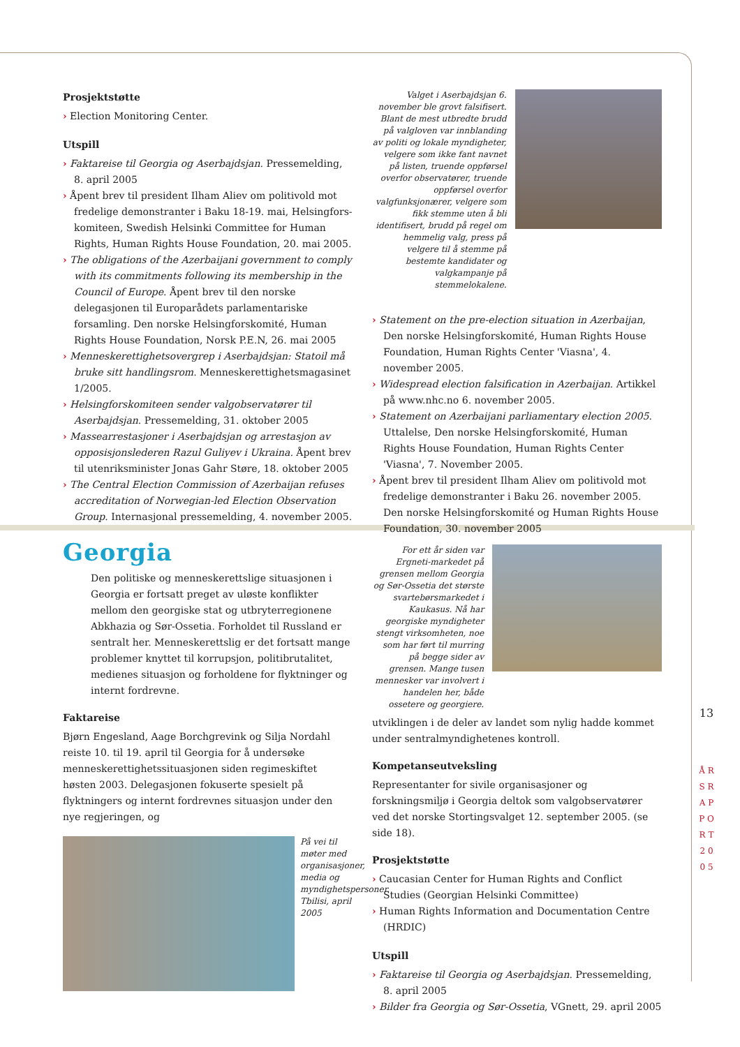Prosjektstøtte
› Election Monitoring Center.
Utspill
› Faktareise til Georgia og Aserbajdsjan. Pressemelding, 8. april 2005
› Åpent brev til president Ilham Aliev om politivold mot fredelige demonstranter i Baku 18-19. mai, Helsingfors-komiteen, Swedish Helsinki Committee for Human Rights, Human Rights House Foundation, 20. mai 2005.
› The obligations of the Azerbaijani government to comply with its commitments following its membership in the Council of Europe. Åpent brev til den norske delegasjonen til Europarådets parlamentariske forsamling. Den norske Helsingforskomité, Human Rights House Foundation, Norsk P.E.N, 26. mai 2005
› Menneskerettighetsovergrep i Aserbajdsjan: Statoil må bruke sitt handlingsrom. Menneskerettighetsmagasinet 1/2005.
› Helsingforskomiteen sender valgobservatører til Aserbajdsjan. Pressemelding, 31. oktober 2005
› Massearrestasjoner i Aserbajdsjan og arrestasjon av opposisjonslederen Razul Guliyev i Ukraina. Åpent brev til utenriksminister Jonas Gahr Støre, 18. oktober 2005
› The Central Election Commission of Azerbaijan refuses accreditation of Norwegian-led Election Observation Group. Internasjonal pressemelding, 4. november 2005.
Valget i Aserbajdsjan 6. november ble grovt falsifisert. Blant de mest utbredte brudd på valgloven var innblanding av politi og lokale myndigheter, velgere som ikke fant navnet på listen, truende oppførsel overfor observatører, truende oppførsel overfor valgfunksjonærer, velgere som fikk stemme uten å bli identifisert, brudd på regel om hemmelig valg, press på velgere til å stemme på bestemte kandidater og valgkampanje på stemmelokalene.
› Statement on the pre-election situation in Azerbaijan, Den norske Helsingforskomité, Human Rights House Foundation, Human Rights Center 'Viasna', 4. november 2005.
› Widespread election falsification in Azerbaijan. Artikkel på www.nhc.no 6. november 2005.
› Statement on Azerbaijani parliamentary election 2005. Uttalelse, Den norske Helsingforskomité, Human Rights House Foundation, Human Rights Center 'Viasna', 7. November 2005.
› Åpent brev til president Ilham Aliev om politivold mot fredelige demonstranter i Baku 26. november 2005. Den norske Helsingforskomité og Human Rights House Foundation, 30. november 2005
Georgia
Den politiske og menneskerettslige situasjonen i Georgia er fortsatt preget av uløste konflikter mellom den georgiske stat og utbryterregionene Abkhazia og Sør-Ossetia. Forholdet til Russland er sentralt her. Menneskerettslig er det fortsatt mange problemer knyttet til korrupsjon, politibrutalitet, medienes situasjon og forholdene for flyktninger og internt fordrevne.
Faktareise
Bjørn Engesland, Aage Borchgrevink og Silja Nordahl reiste 10. til 19. april til Georgia for å undersøke menneskerettighetssituasjonen siden regimeskiftet høsten 2003. Delegasjonen fokuserte spesielt på flyktningers og internt fordrevnes situasjon under den nye regjeringen, og
På vei til møter med organisasjoner, media og myndighetspersoner. Tbilisi, april 2005
For ett år siden var Ergneti-markedet på grensen mellom Georgia og Sør-Ossetia det største svartebørsmarkedet i Kaukasus. Nå har georgiske myndigheter stengt virksomheten, noe som har ført til murring på begge sider av grensen. Mange tusen mennesker var involvert i handelen her, både ossetere og georgiere.
utviklingen i de deler av landet som nylig hadde kommet under sentralmyndighetenes kontroll.
Kompetanseutveksling
Representanter for sivile organisasjoner og forskningsmiljø i Georgia deltok som valgobservatører ved det norske Stortingsvalget 12. september 2005. (se side 18).
Prosjektstøtte
› Caucasian Center for Human Rights and Conflict Studies (Georgian Helsinki Committee)
› Human Rights Information and Documentation Centre (HRDIC)
Utspill
› Faktareise til Georgia og Aserbajdsjan. Pressemelding, 8. april 2005
› Bilder fra Georgia og Sør-Ossetia, VGnett, 29. april 2005
13
Å R S R A P P O R T 2 0 0 5